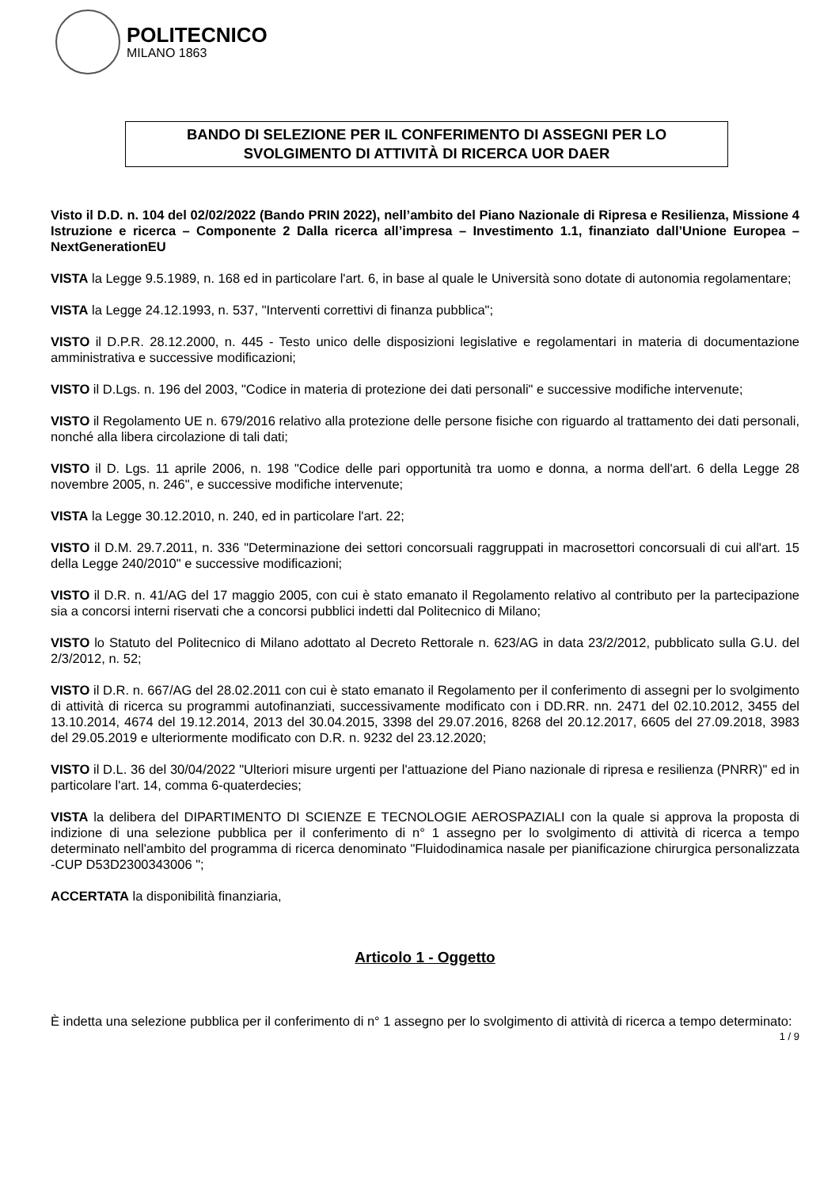POLITECNICO
MILANO 1863
BANDO DI SELEZIONE PER IL CONFERIMENTO DI ASSEGNI PER LO
SVOLGIMENTO DI ATTIVITÀ DI RICERCA UOR DAER
Visto il D.D. n. 104 del 02/02/2022 (Bando PRIN 2022), nell’ambito del Piano Nazionale di Ripresa e Resilienza, Missione 4 Istruzione e ricerca – Componente 2 Dalla ricerca all’impresa – Investimento 1.1, finanziato dall’Unione Europea – NextGenerationEU
VISTA la Legge 9.5.1989, n. 168 ed in particolare l'art. 6, in base al quale le Università sono dotate di autonomia regolamentare;
VISTA la Legge 24.12.1993, n. 537, "Interventi correttivi di finanza pubblica";
VISTO il D.P.R. 28.12.2000, n. 445 - Testo unico delle disposizioni legislative e regolamentari in materia di documentazione amministrativa e successive modificazioni;
VISTO il D.Lgs. n. 196 del 2003, "Codice in materia di protezione dei dati personali" e successive modifiche intervenute;
VISTO il Regolamento UE n. 679/2016 relativo alla protezione delle persone fisiche con riguardo al trattamento dei dati personali, nonché alla libera circolazione di tali dati;
VISTO il D. Lgs. 11 aprile 2006, n. 198 "Codice delle pari opportunità tra uomo e donna, a norma dell'art. 6 della Legge 28 novembre 2005, n. 246", e successive modifiche intervenute;
VISTA la Legge 30.12.2010, n. 240, ed in particolare l'art. 22;
VISTO il D.M. 29.7.2011, n. 336 "Determinazione dei settori concorsuali raggruppati in macrosettori concorsuali di cui all'art. 15 della Legge 240/2010" e successive modificazioni;
VISTO il D.R. n. 41/AG del 17 maggio 2005, con cui è stato emanato il Regolamento relativo al contributo per la partecipazione sia a concorsi interni riservati che a concorsi pubblici indetti dal Politecnico di Milano;
VISTO lo Statuto del Politecnico di Milano adottato al Decreto Rettorale n. 623/AG in data 23/2/2012, pubblicato sulla G.U. del 2/3/2012, n. 52;
VISTO il D.R. n. 667/AG del 28.02.2011 con cui è stato emanato il Regolamento per il conferimento di assegni per lo svolgimento di attività di ricerca su programmi autofinanziati, successivamente modificato con i DD.RR. nn. 2471 del 02.10.2012, 3455 del 13.10.2014, 4674 del 19.12.2014, 2013 del 30.04.2015, 3398 del 29.07.2016, 8268 del 20.12.2017, 6605 del 27.09.2018, 3983 del 29.05.2019 e ulteriormente modificato con D.R. n. 9232 del 23.12.2020;
VISTO il D.L. 36 del 30/04/2022 "Ulteriori misure urgenti per l'attuazione del Piano nazionale di ripresa e resilienza (PNRR)" ed in particolare l'art. 14, comma 6-quaterdecies;
VISTA la delibera del DIPARTIMENTO DI SCIENZE E TECNOLOGIE AEROSPAZIALI con la quale si approva la proposta di indizione di una selezione pubblica per il conferimento di n° 1 assegno per lo svolgimento di attività di ricerca a tempo determinato nell'ambito del programma di ricerca denominato "Fluidodinamica nasale per pianificazione chirurgica personalizzata -CUP D53D2300343006 ";
ACCERTATA la disponibilità finanziaria,
Articolo 1 - Oggetto
È indetta una selezione pubblica per il conferimento di n° 1 assegno per lo svolgimento di attività di ricerca a tempo determinato: 1 / 9